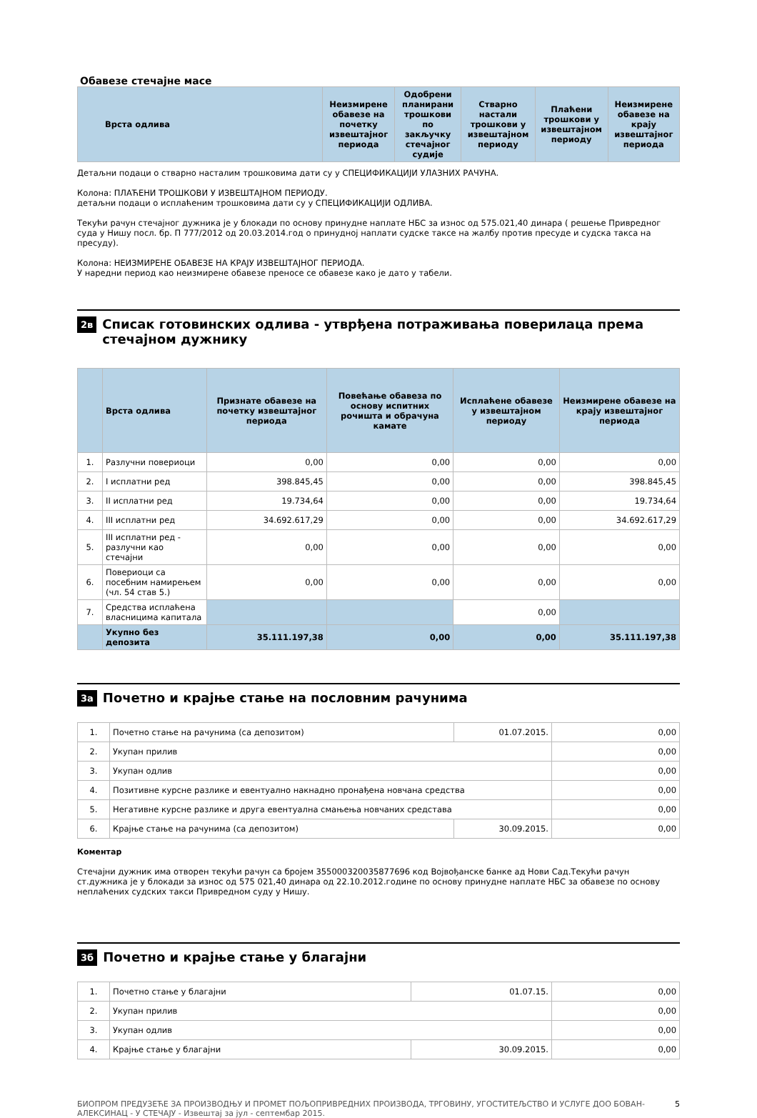Обавезе стечајне масе
| Врста одлива | Неизмирене обавезе на почетку извештајног периода | Одобрени планирани трошкови по закључку стечајног судије | Стварно настали трошкови у извештајном периоду | Плаћени трошкови у извештајном периоду | Неизмирене обавезе на крају извештајног периода |
| --- | --- | --- | --- | --- | --- |
Детаљни подаци о стварно насталим трошковима дати су у СПЕЦИФИКАЦИЈИ УЛАЗНИХ РАЧУНА.
Колона: ПЛАЋЕНИ ТРОШКОВИ У ИЗВЕШТАЈНОМ ПЕРИОДУ.
детаљни подаци о исплаћеним трошковима дати су у СПЕЦИФИКАЦИЈИ ОДЛИВА.
Текући рачун стечајног дужника је у блокади по основу принудне наплате НБС за износ од 575.021,40 динара ( решење Привредног суда у Нишу посл. бр. П 777/2012 од 20.03.2014.год о принудној наплати судске таксе на жалбу против пресуде и судска такса на пресуду).
Колона: НЕИЗМИРЕНЕ ОБАВЕЗЕ НА КРАЈУ ИЗВЕШТАЈНОГ ПЕРИОДА.
У наредни период као неизмирене обавезе преносе се обавезе како је дато у табели.
2в Списак готовинских одлива - утврђена потраживања поверилаца према стечајном дужнику
| | Врста одлива | Признате обавезе на почетку извештајног периода | Повећање обавеза по основу испитних рочишта и обрачуна камате | Исплаћене обавезе у извештајном периоду | Неизмирене обавезе на крају извештајног периода |
| --- | --- | --- | --- | --- | --- |
| 1. | Разлучни повериоци | 0,00 | 0,00 | 0,00 | 0,00 |
| 2. | I исплатни ред | 398.845,45 | 0,00 | 0,00 | 398.845,45 |
| 3. | II исплатни ред | 19.734,64 | 0,00 | 0,00 | 19.734,64 |
| 4. | III исплатни ред | 34.692.617,29 | 0,00 | 0,00 | 34.692.617,29 |
| 5. | III исплатни ред - разлучни као стечајни | 0,00 | 0,00 | 0,00 | 0,00 |
| 6. | Повериоци са посебним намирењем (чл. 54 став 5.) | 0,00 | 0,00 | 0,00 | 0,00 |
| 7. | Средства исплаћена власницима капитала | | | 0,00 | |
| | Укупно без депозита | 35.111.197,38 | 0,00 | 0,00 | 35.111.197,38 |
3а Почетно и крајње стање на пословним рачунима
| 1. | Почетно стање на рачунима (са депозитом) | 01.07.2015. | 0,00 |
| 2. | Укупан прилив | | 0,00 |
| 3. | Укупан одлив | | 0,00 |
| 4. | Позитивне курсне разлике и евентуално накнадно пронађена новчана средства | | 0,00 |
| 5. | Негативне курсне разлике и друга евентуална смањења новчаних средстава | | 0,00 |
| 6. | Крајње стање на рачунима (са депозитом) | 30.09.2015. | 0,00 |
Коментар
Стечајни дужник има отворен текући рачун са бројем 355000320035877696 код Војвођанске банке ад Нови Сад.Текући рачун ст.дужника је у блокади за износ од 575 021,40 динара од 22.10.2012.године по основу принудне наплате НБС за обавезе по основу неплаћених судских такси Привредном суду у Нишу.
3б Почетно и крајње стање у благајни
| 1. | Почетно стање у благајни | 01.07.15. | 0,00 |
| 2. | Укупан прилив | | 0,00 |
| 3. | Укупан одлив | | 0,00 |
| 4. | Крајње стање у благајни | 30.09.2015. | 0,00 |
БИОПРОМ ПРЕДУЗЕЋЕ ЗА ПРОИЗВОДЊУ И ПРОМЕТ ПОЉОПРИВРЕДНИХ ПРОИЗВОДА, ТРГОВИНУ, УГОСТИТЕЉСТВО И УСЛУГЕ ДОО БОВАН-АЛЕКСИНАЦ - У СТЕЧАЈУ - Извештај за јул - септембар 2015. 5